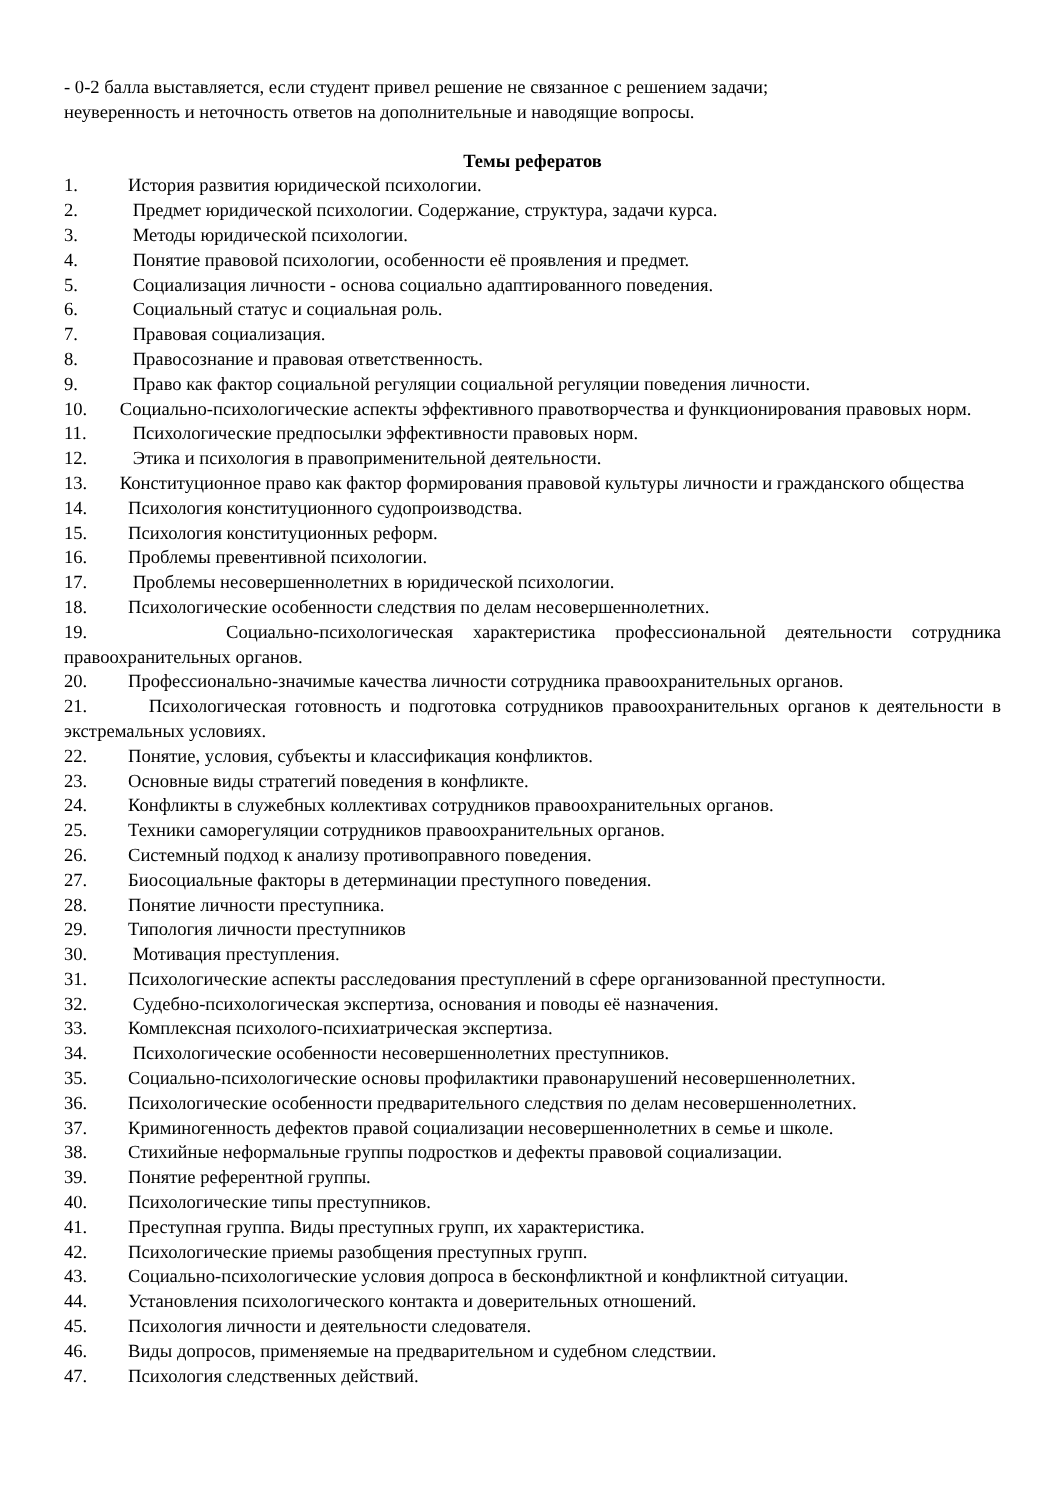- 0-2 балла выставляется, если студент привел решение не связанное с решением задачи;
неуверенность и неточность ответов на дополнительные и наводящие вопросы.
Темы рефератов
1. История развития юридической психологии.
2. Предмет юридической психологии. Содержание, структура, задачи курса.
3. Методы юридической психологии.
4. Понятие правовой психологии, особенности её проявления и предмет.
5. Социализация личности - основа социально адаптированного поведения.
6. Социальный статус и социальная роль.
7. Правовая социализация.
8. Правосознание и правовая ответственность.
9. Право как фактор социальной регуляции социальной регуляции поведения личности.
10. Социально-психологические аспекты эффективного правотворчества и функционирования правовых норм.
11. Психологические предпосылки эффективности правовых норм.
12. Этика и психология в правоприменительной деятельности.
13. Конституционное право как фактор формирования правовой культуры личности и гражданского общества
14. Психология конституционного судопроизводства.
15. Психология конституционных реформ.
16. Проблемы превентивной психологии.
17. Проблемы несовершеннолетних в юридической психологии.
18. Психологические особенности следствия по делам несовершеннолетних.
19. Социально-психологическая характеристика профессиональной деятельности сотрудника правоохранительных органов.
20. Профессионально-значимые качества личности сотрудника правоохранительных органов.
21. Психологическая готовность и подготовка сотрудников правоохранительных органов к деятельности в экстремальных условиях.
22. Понятие, условия, субъекты и классификация конфликтов.
23. Основные виды стратегий поведения в конфликте.
24. Конфликты в служебных коллективах сотрудников правоохранительных органов.
25. Техники саморегуляции сотрудников правоохранительных органов.
26. Системный подход к анализу противоправного поведения.
27. Биосоциальные факторы в детерминации преступного поведения.
28. Понятие личности преступника.
29. Типология личности преступников
30. Мотивация преступления.
31. Психологические аспекты расследования преступлений в сфере организованной преступности.
32. Судебно-психологическая экспертиза, основания и поводы её назначения.
33. Комплексная психолого-психиатрическая экспертиза.
34. Психологические особенности несовершеннолетних преступников.
35. Социально-психологические основы профилактики правонарушений несовершеннолетних.
36. Психологические особенности предварительного следствия по делам несовершеннолетних.
37. Криминогенность дефектов правой социализации несовершеннолетних в семье и школе.
38. Стихийные неформальные группы подростков и дефекты правовой социализации.
39. Понятие референтной группы.
40. Психологические типы преступников.
41. Преступная группа. Виды преступных групп, их характеристика.
42. Психологические приемы разобщения преступных групп.
43. Социально-психологические условия допроса в бесконфликтной и конфликтной ситуации.
44. Установления психологического контакта и доверительных отношений.
45. Психология личности и деятельности следователя.
46. Виды допросов, применяемые на предварительном и судебном следствии.
47. Психология следственных действий.